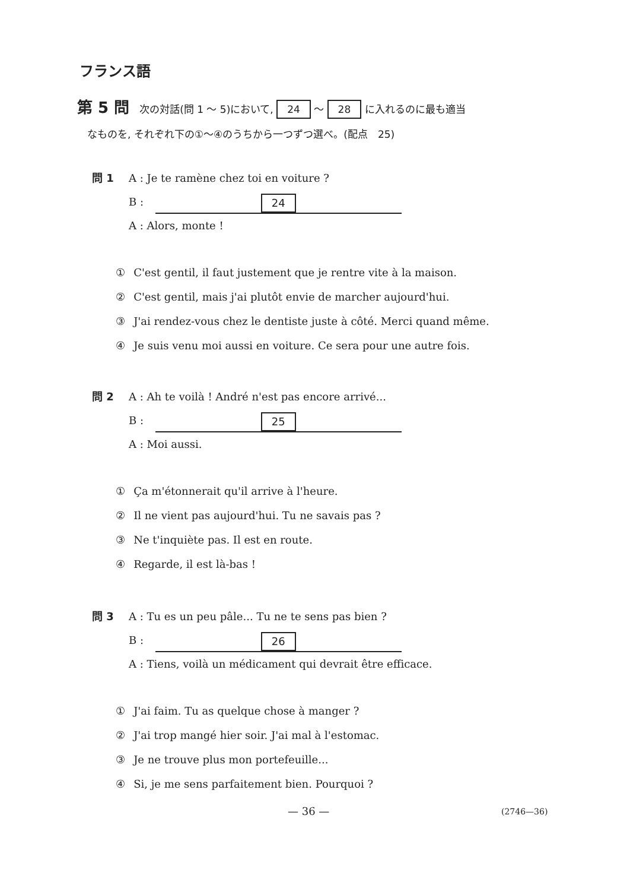フランス語
第 5 問　次の対話(問 1 ～ 5)において, 24 ～ 28 に入れるのに最も適当
　なものを, それぞれ下の①～④のうちから一つずつ選べ。(配点　25)
問 1 A : Je te ramène chez toi en voiture ?
B : 24
A : Alors, monte !
① C'est gentil, il faut justement que je rentre vite à la maison.
② C'est gentil, mais j'ai plutôt envie de marcher aujourd'hui.
③ J'ai rendez-vous chez le dentiste juste à côté. Merci quand même.
④ Je suis venu moi aussi en voiture. Ce sera pour une autre fois.
問 2 A : Ah te voilà ! André n'est pas encore arrivé...
B : 25
A : Moi aussi.
① Ça m'étonnerait qu'il arrive à l'heure.
② Il ne vient pas aujourd'hui. Tu ne savais pas ?
③ Ne t'inquiète pas. Il est en route.
④ Regarde, il est là-bas !
問 3 A : Tu es un peu pâle... Tu ne te sens pas bien ?
B : 26
A : Tiens, voilà un médicament qui devrait être efficace.
① J'ai faim. Tu as quelque chose à manger ?
② J'ai trop mangé hier soir. J'ai mal à l'estomac.
③ Je ne trouve plus mon portefeuille...
④ Si, je me sens parfaitement bien. Pourquoi ?
— 36 — (2746—36)